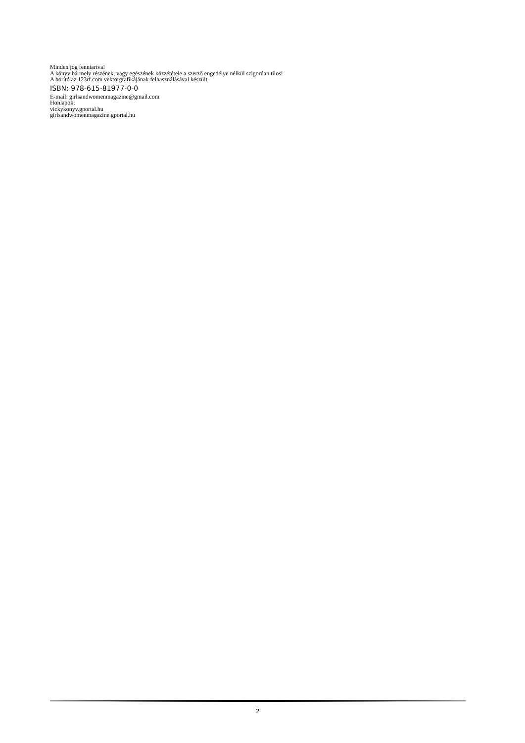Minden jog fenntartva!
A könyv bármely részének, vagy egészének közzététele a szerző engedélye nélkül szigorúan tilos!
A borító az 123rf.com vektorgrafikájának felhasználásával készült.
ISBN: 978-615-81977-0-0
E-mail: girlsandwomenmagazine@gmail.com
Honlapok:
vickykonyv.gportal.hu
girlsandwomenmagazine.gportal.hu
2